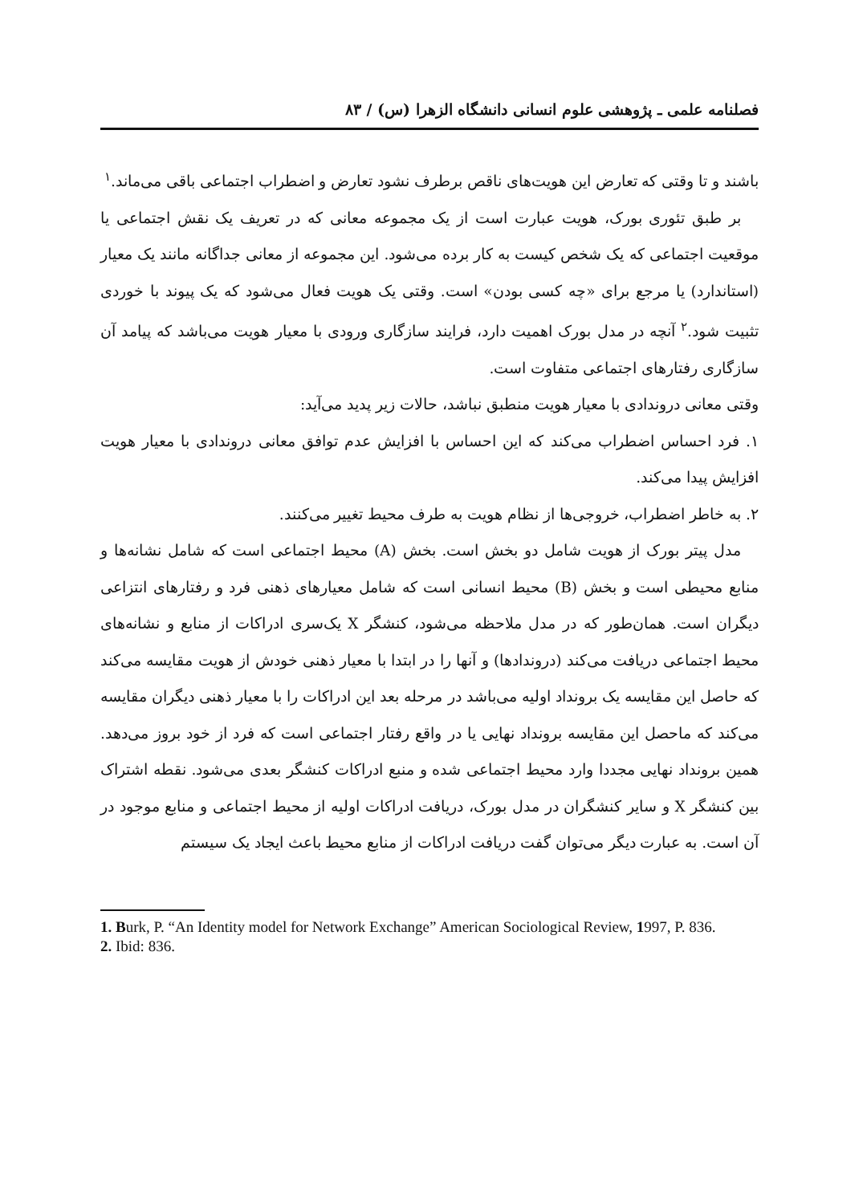فصلنامه علمی ـ پژوهشی علوم انسانی دانشگاه الزهرا (س) / ۸۳
باشند و تا وقتی که تعارض این هویت‌های ناقص برطرف نشود تعارض و اضطراب اجتماعی باقی می‌ماند.<sup>۱</sup>
بر طبق تئوری بورک، هویت عبارت است از یک مجموعه معانی که در تعریف یک نقش اجتماعی یا موقعیت اجتماعی که یک شخص کیست به کار برده می‌شود. این مجموعه از معانی جداگانه مانند یک معیار (استاندارد) یا مرجع برای «چه کسی بودن» است. وقتی یک هویت فعال می‌شود که یک پیوند با خوردی تثبیت شود.<sup>۲</sup> آنچه در مدل بورک اهمیت دارد، فرایند سازگاری ورودی با معیار هویت می‌باشد که پیامد آن سازگاری رفتارهای اجتماعی متفاوت است.
وقتی معانی دروندادی با معیار هویت منطبق نباشد، حالات زیر پدید می‌آید:
۱. فرد احساس اضطراب می‌کند که این احساس با افزایش عدم توافق معانی دروندادی با معیار هویت افزایش پیدا می‌کند.
۲. به خاطر اضطراب، خروجی‌ها از نظام هویت به طرف محیط تغییر می‌کنند.
مدل پیتر بورک از هویت شامل دو بخش است. بخش (A) محیط اجتماعی است که شامل نشانه‌ها و منابع محیطی است و بخش (B) محیط انسانی است که شامل معیارهای ذهنی فرد و رفتارهای انتزاعی دیگران است. همان‌طور که در مدل ملاحظه می‌شود، کنشگر X یک‌سری ادراکات از منابع و نشانه‌های محیط اجتماعی دریافت می‌کند (دروندادها) و آنها را در ابتدا با معیار ذهنی خودش از هویت مقایسه می‌کند که حاصل این مقایسه یک برونداد اولیه می‌باشد در مرحله بعد این ادراکات را با معیار ذهنی دیگران مقایسه می‌کند که ماحصل این مقایسه برونداد نهایی یا در واقع رفتار اجتماعی است که فرد از خود بروز می‌دهد. همین برونداد نهایی مجددا وارد محیط اجتماعی شده و منبع ادراکات کنشگر بعدی می‌شود. نقطه اشتراک بین کنشگر X و سایر کنشگران در مدل بورک، دریافت ادراکات اولیه از محیط اجتماعی و منابع موجود در آن است. به عبارت دیگر می‌توان گفت دریافت ادراکات از منابع محیط باعث ایجاد یک سیستم
1. Burk, P. “An Identity model for Network Exchange” American Sociological Review, 1997, P. 836.
2. Ibid: 836.